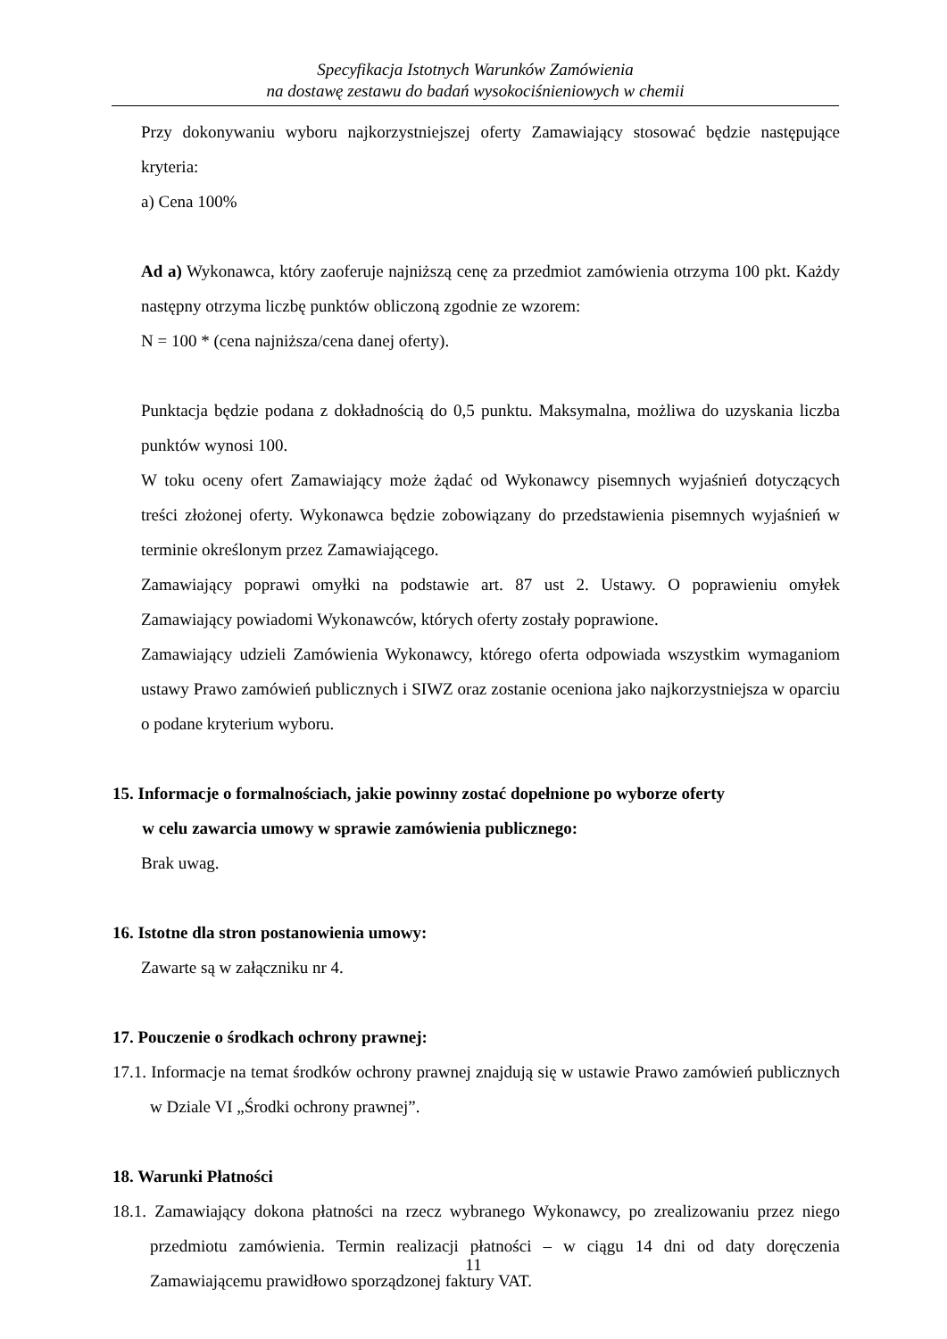Specyfikacja Istotnych Warunków Zamówienia
na dostawę zestawu do badań wysokociśnieniowych w chemii
Przy dokonywaniu wyboru najkorzystniejszej oferty Zamawiający stosować będzie następujące kryteria:
a) Cena 100%
Ad a) Wykonawca, który zaoferuje najniższą cenę za przedmiot zamówienia otrzyma 100 pkt. Każdy następny otrzyma liczbę punktów obliczoną zgodnie ze wzorem:
N = 100 * (cena najniższa/cena danej oferty).
Punktacja będzie podana z dokładnością do 0,5 punktu. Maksymalna, możliwa do uzyskania liczba punktów wynosi 100.
W toku oceny ofert Zamawiający może żądać od Wykonawcy pisemnych wyjaśnień dotyczących treści złożonej oferty. Wykonawca będzie zobowiązany do przedstawienia pisemnych wyjaśnień w terminie określonym przez Zamawiającego.
Zamawiający poprawi omyłki na podstawie art. 87 ust 2. Ustawy. O poprawieniu omyłek Zamawiający powiadomi Wykonawców, których oferty zostały poprawione.
Zamawiający udzieli Zamówienia Wykonawcy, którego oferta odpowiada wszystkim wymaganiom ustawy Prawo zamówień publicznych i SIWZ oraz zostanie oceniona jako najkorzystniejsza w oparciu o podane kryterium wyboru.
15. Informacje o formalnościach, jakie powinny zostać dopełnione po wyborze oferty
w celu zawarcia umowy w sprawie zamówienia publicznego:
Brak uwag.
16. Istotne dla stron postanowienia umowy:
Zawarte są w załączniku nr 4.
17. Pouczenie o środkach ochrony prawnej:
17.1. Informacje na temat środków ochrony prawnej znajdują się w ustawie Prawo zamówień publicznych w Dziale VI „Środki ochrony prawnej”.
18. Warunki Płatności
18.1. Zamawiający dokona płatności na rzecz wybranego Wykonawcy, po zrealizowaniu przez niego przedmiotu zamówienia. Termin realizacji płatności – w ciągu 14 dni od daty doręczenia Zamawiającemu prawidłowo sporządzonej faktury VAT.
11